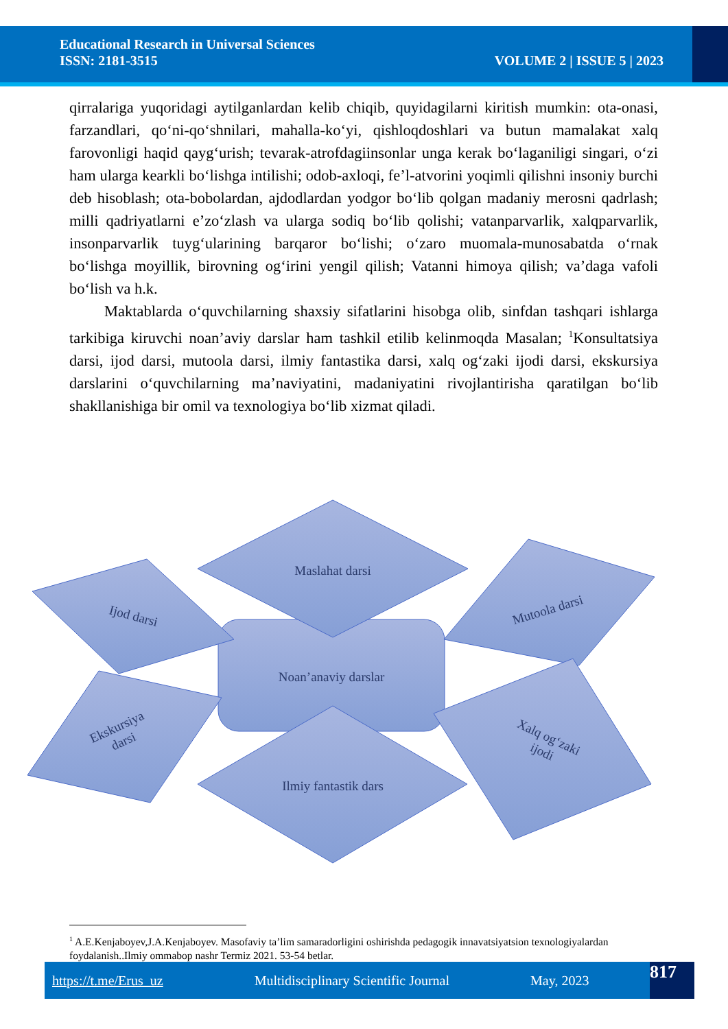Educational Research in Universal Sciences
ISSN: 2181-3515
VOLUME 2 | ISSUE 5 | 2023
qirralariga yuqoridagi aytilganlardan kelib chiqib, quyidagilarni kiritish mumkin: ota-onasi, farzandlari, qo‘ni-qo‘shnilari, mahalla-ko‘yi, qishloqdoshlari va butun mamalakat xalq farovonligi haqid qayg‘urish; tevarak-atrofdagiinsonlar unga kerak bo‘laganiligi singari, o‘zi ham ularga kearkli bo‘lishga intilishi; odob-axloqi, fe’l-atvorini yoqimli qilishni insoniy burchi deb hisoblash; ota-bobolardan, ajdodlardan yodgor bo‘lib qolgan madaniy merosni qadrlash; milli qadriyatlarni e’zo‘zlash va ularga sodiq bo‘lib qolishi; vatanparvarlik, xalqparvarlik, insonparvarlik tuyg‘ularining barqaror bo‘lishi; o‘zaro muomala-munosabatda o‘rnak bo‘lishga moyillik, birovning og‘irini yengil qilish; Vatanni himoya qilish; va’daga vafoli bo‘lish va h.k.
Maktablarda o‘quvchilarning shaxsiy sifatlarini hisobga olib, sinfdan tashqari ishlarga tarkibiga kiruvchi noan’aviy darslar ham tashkil etilib kelinmoqda Masalan; <sup>1</sup>Konsultatsiya darsi, ijod darsi, mutoola darsi, ilmiy fantastika darsi, xalq og‘zaki ijodi darsi, ekskursiya darslarini o‘quvchilarning ma’naviyatini, madaniyatini rivojlantirisha qaratilgan bo‘lib shakllanishiga bir omil va texnologiya bo‘lib xizmat qiladi.
Maslahat darsi
Noan’anaviy darslar
Ijod darsi
Mutoola darsi
Ekskursiya
darsi
Xalq og‘zaki
ijodi
Ilmiy fantastik dars
<sup>1</sup> A.E.Kenjaboyev,J.A.Kenjaboyev. Masofaviy ta’lim samaradorligini oshirishda pedagogik innavatsiyatsion texnologiyalardan foydalanish..Ilmiy ommabop nashr Termiz 2021. 53-54 betlar.
https://t.me/Erus_uz Multidisciplinary Scientific Journal May, 2023 817